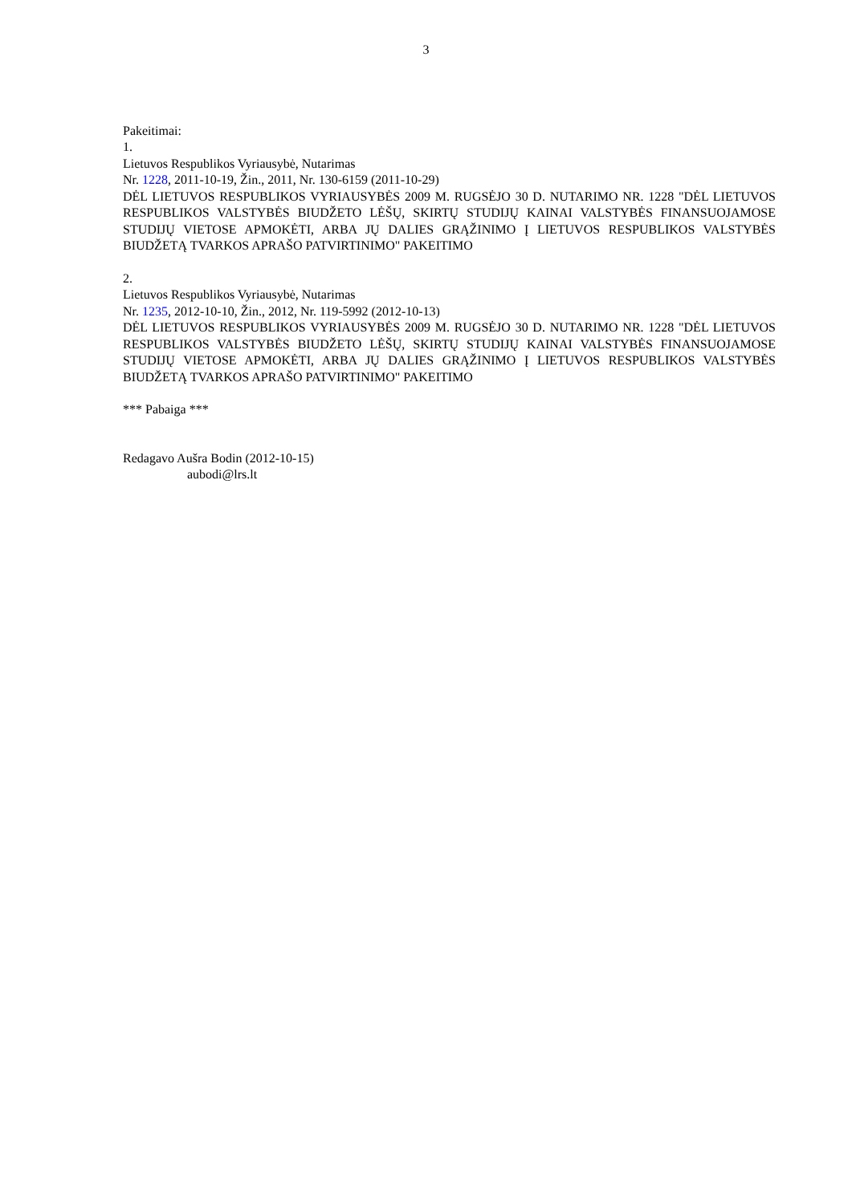3
Pakeitimai:
1.
Lietuvos Respublikos Vyriausybė, Nutarimas
Nr. 1228, 2011-10-19, Žin., 2011, Nr. 130-6159 (2011-10-29)
DĖL LIETUVOS RESPUBLIKOS VYRIAUSYBĖS 2009 M. RUGSĖJO 30 D. NUTARIMO NR. 1228 "DĖL LIETUVOS RESPUBLIKOS VALSTYBĖS BIUDŽETO LĖŠŲ, SKIRTŲ STUDIJŲ KAINAI VALSTYBĖS FINANSUOJAMOSE STUDIJŲ VIETOSE APMOKĖTI, ARBA JŲ DALIES GRĄŽINIMO Į LIETUVOS RESPUBLIKOS VALSTYBĖS BIUDŽETĄ TVARKOS APRAŠO PATVIRTINIMO" PAKEITIMO
2.
Lietuvos Respublikos Vyriausybė, Nutarimas
Nr. 1235, 2012-10-10, Žin., 2012, Nr. 119-5992 (2012-10-13)
DĖL LIETUVOS RESPUBLIKOS VYRIAUSYBĖS 2009 M. RUGSĖJO 30 D. NUTARIMO NR. 1228 "DĖL LIETUVOS RESPUBLIKOS VALSTYBĖS BIUDŽETO LĖŠŲ, SKIRTŲ STUDIJŲ KAINAI VALSTYBĖS FINANSUOJAMOSE STUDIJŲ VIETOSE APMOKĖTI, ARBA JŲ DALIES GRĄŽINIMO Į LIETUVOS RESPUBLIKOS VALSTYBĖS BIUDŽETĄ TVARKOS APRAŠO PATVIRTINIMO" PAKEITIMO
*** Pabaiga ***
Redagavo Aušra Bodin (2012-10-15)
aubodi@lrs.lt